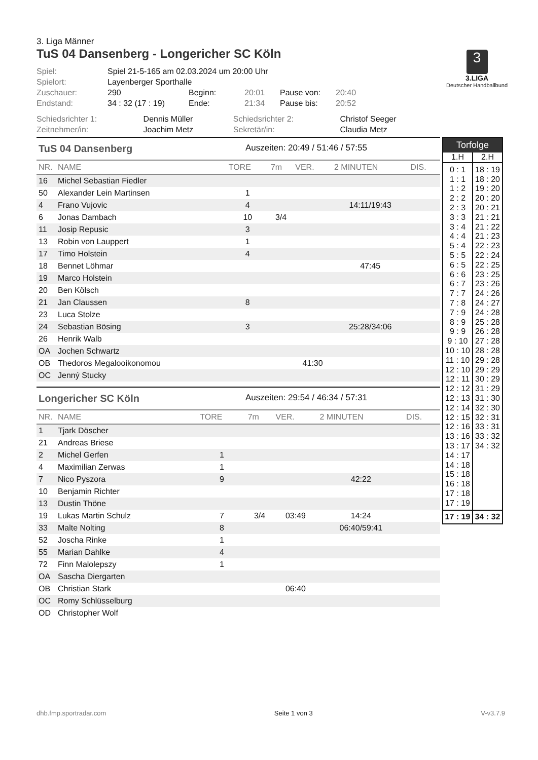3. Liga Männer
TuS 04 Dansenberg - Longericher SC Köln
3
3.LIGA
Deutscher Handballbund
| Spiel: | Spiel 21-5-165 am 02.03.2024 um 20:00 Uhr | | | | |
| Spielort: | Layenberger Sporthalle | | | | |
| Zuschauer: | 290 | Beginn: | 20:01 | Pause von: | 20:40 |
| Endstand: | 34 : 32 (17 : 19) | Ende: | 21:34 | Pause bis: | 20:52 |
| Schiedsrichter 1: | Dennis Müller | Schiedsrichter 2: | Christof Seeger |
| Zeitnehmer/in: | Joachim Metz | Sekretär/in: | Claudia Metz |
TuS 04 Dansenberg Auszeiten: 20:49 / 51:46 / 57:55
| NR. | NAME | TORE | 7m | VER. | 2 MINUTEN | DIS. |
| --- | --- | --- | --- | --- | --- | --- |
| 16 | Michel Sebastian Fiedler | | | | | |
| 50 | Alexander Lein Martinsen | 1 | | | | |
| 4 | Frano Vujovic | 4 | | | 14:11/19:43 | |
| 6 | Jonas Dambach | 10 | 3/4 | | | |
| 11 | Josip Repusic | 3 | | | | |
| 13 | Robin von Lauppert | 1 | | | | |
| 17 | Timo Holstein | 4 | | | | |
| 18 | Bennet Löhmar | | | | 47:45 | |
| 19 | Marco Holstein | | | | | |
| 20 | Ben Kölsch | | | | | |
| 21 | Jan Claussen | 8 | | | | |
| 23 | Luca Stolze | | | | | |
| 24 | Sebastian Bösing | 3 | | | 25:28/34:06 | |
| 26 | Henrik Walb | | | | | |
| OA | Jochen Schwartz | | | | | |
| OB | Thedoros Megalooikonomou | | | 41:30 | | |
| OC | Jenný Stucky | | | | | |
Longericher SC Köln Auszeiten: 29:54 / 46:34 / 57:31
| NR. | NAME | TORE | 7m | VER. | 2 MINUTEN | DIS. |
| --- | --- | --- | --- | --- | --- | --- |
| 1 | Tjark Döscher | | | | | |
| 21 | Andreas Briese | | | | | |
| 2 | Michel Gerfen | 1 | | | | |
| 4 | Maximilian Zerwas | 1 | | | | |
| 7 | Nico Pyszora | 9 | | | 42:22 | |
| 10 | Benjamin Richter | | | | | |
| 13 | Dustin Thöne | | | | | |
| 19 | Lukas Martin Schulz | 7 | 3/4 | 03:49 | 14:24 | |
| 33 | Malte Nolting | 8 | | | 06:40/59:41 | |
| 52 | Joscha Rinke | 1 | | | | |
| 55 | Marian Dahlke | 4 | | | | |
| 72 | Finn Malolepszy | 1 | | | | |
| OA | Sascha Diergarten | | | | | |
| OB | Christian Stark | | | 06:40 | | |
| OC | Romy Schlüsselburg | | | | | |
| OD | Christopher Wolf | | | | | |
| Torfolge | |
| --- | --- |
| 1.H | 2.H |
| 0 : 1 1 : 1 1 : 2 2 : 2 2 : 3 3 : 3 3 : 4 4 : 4 5 : 4 5 : 5 6 : 5 6 : 6 6 : 7 7 : 7 7 : 8 7 : 9 8 : 9 9 : 9 9 : 10 10 : 10 11 : 10 12 : 10 12 : 11 12 : 12 12 : 13 12 : 14 12 : 15 12 : 16 13 : 16 13 : 17 14 : 17 14 : 18 15 : 18 16 : 18 17 : 18 17 : 19 | 18 : 19 18 : 20 19 : 20 20 : 20 20 : 21 21 : 21 21 : 22 21 : 23 22 : 23 22 : 24 22 : 25 23 : 25 23 : 26 24 : 26 24 : 27 24 : 28 25 : 28 26 : 28 27 : 28 28 : 28 29 : 28 29 : 29 30 : 29 31 : 29 31 : 30 32 : 30 32 : 31 33 : 31 33 : 32 34 : 32 |
| 17 : 19 | 34 : 32 |
dhb.fmp.sportradar.com Seite 1 von 3 V-v3.7.9